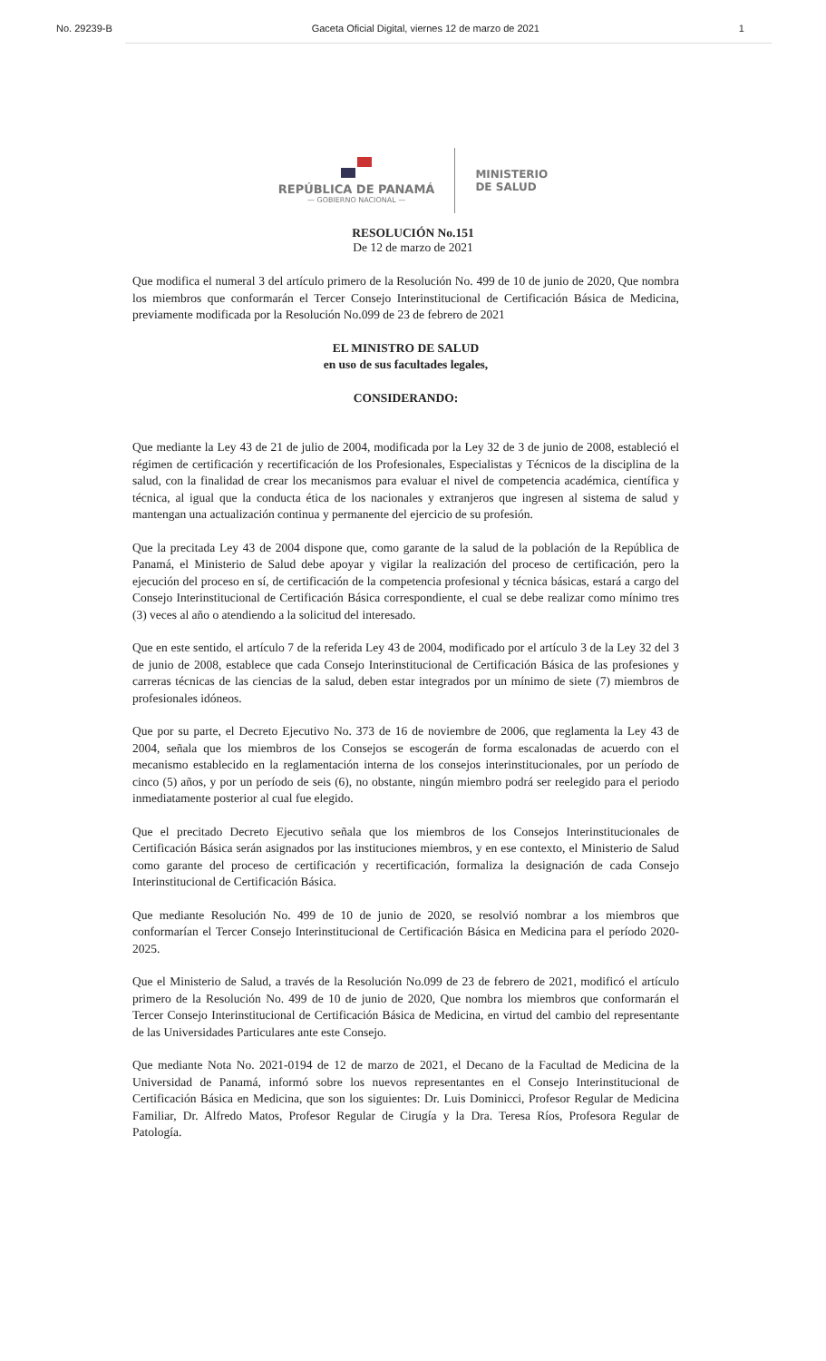No. 29239-B Gaceta Oficial Digital, viernes 12 de marzo de 2021 1
REPÚBLICA DE PANAMÁ
— GOBIERNO NACIONAL —
MINISTERIO
DE SALUD
RESOLUCIÓN No.151
De 12 de marzo de 2021
Que modifica el numeral 3 del artículo primero de la Resolución No. 499 de 10 de junio de 2020, Que nombra los miembros que conformarán el Tercer Consejo Interinstitucional de Certificación Básica de Medicina, previamente modificada por la Resolución No.099 de 23 de febrero de 2021
EL MINISTRO DE SALUD
en uso de sus facultades legales,
CONSIDERANDO:
Que mediante la Ley 43 de 21 de julio de 2004, modificada por la Ley 32 de 3 de junio de 2008, estableció el régimen de certificación y recertificación de los Profesionales, Especialistas y Técnicos de la disciplina de la salud, con la finalidad de crear los mecanismos para evaluar el nivel de competencia académica, científica y técnica, al igual que la conducta ética de los nacionales y extranjeros que ingresen al sistema de salud y mantengan una actualización continua y permanente del ejercicio de su profesión.
Que la precitada Ley 43 de 2004 dispone que, como garante de la salud de la población de la República de Panamá, el Ministerio de Salud debe apoyar y vigilar la realización del proceso de certificación, pero la ejecución del proceso en sí, de certificación de la competencia profesional y técnica básicas, estará a cargo del Consejo Interinstitucional de Certificación Básica correspondiente, el cual se debe realizar como mínimo tres (3) veces al año o atendiendo a la solicitud del interesado.
Que en este sentido, el artículo 7 de la referida Ley 43 de 2004, modificado por el artículo 3 de la Ley 32 del 3 de junio de 2008, establece que cada Consejo Interinstitucional de Certificación Básica de las profesiones y carreras técnicas de las ciencias de la salud, deben estar integrados por un mínimo de siete (7) miembros de profesionales idóneos.
Que por su parte, el Decreto Ejecutivo No. 373 de 16 de noviembre de 2006, que reglamenta la Ley 43 de 2004, señala que los miembros de los Consejos se escogerán de forma escalonadas de acuerdo con el mecanismo establecido en la reglamentación interna de los consejos interinstitucionales, por un período de cinco (5) años, y por un período de seis (6), no obstante, ningún miembro podrá ser reelegido para el periodo inmediatamente posterior al cual fue elegido.
Que el precitado Decreto Ejecutivo señala que los miembros de los Consejos Interinstitucionales de Certificación Básica serán asignados por las instituciones miembros, y en ese contexto, el Ministerio de Salud como garante del proceso de certificación y recertificación, formaliza la designación de cada Consejo Interinstitucional de Certificación Básica.
Que mediante Resolución No. 499 de 10 de junio de 2020, se resolvió nombrar a los miembros que conformarían el Tercer Consejo Interinstitucional de Certificación Básica en Medicina para el período 2020-2025.
Que el Ministerio de Salud, a través de la Resolución No.099 de 23 de febrero de 2021, modificó el artículo primero de la Resolución No. 499 de 10 de junio de 2020, Que nombra los miembros que conformarán el Tercer Consejo Interinstitucional de Certificación Básica de Medicina, en virtud del cambio del representante de las Universidades Particulares ante este Consejo.
Que mediante Nota No. 2021-0194 de 12 de marzo de 2021, el Decano de la Facultad de Medicina de la Universidad de Panamá, informó sobre los nuevos representantes en el Consejo Interinstitucional de Certificación Básica en Medicina, que son los siguientes: Dr. Luis Dominicci, Profesor Regular de Medicina Familiar, Dr. Alfredo Matos, Profesor Regular de Cirugía y la Dra. Teresa Ríos, Profesora Regular de Patología.